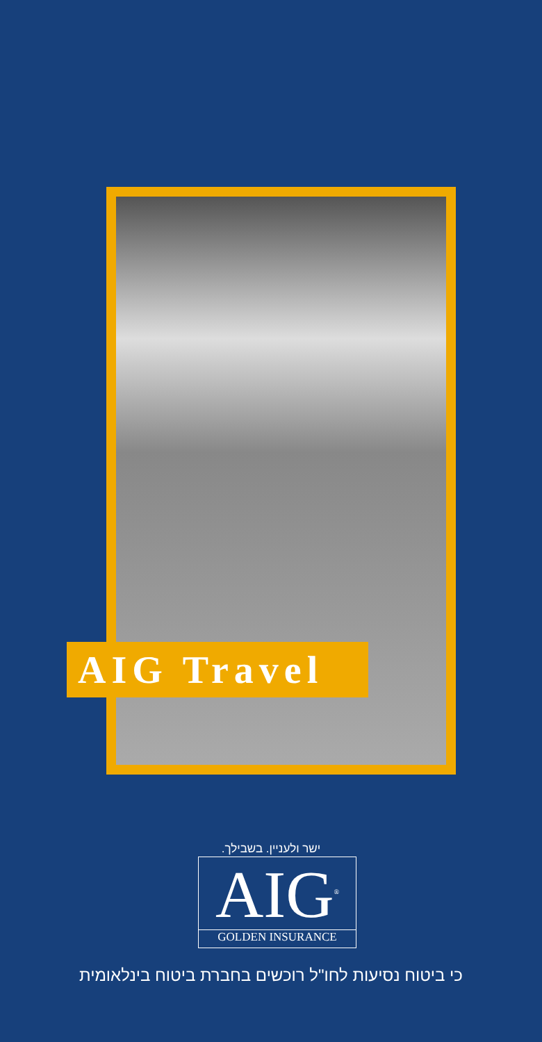AIG Travel
ישר ולעניין. בשבילך.
AIG<sup>®</sup>
GOLDEN INSURANCE
כי ביטוח נסיעות לחו"ל רוכשים בחברת ביטוח בינלאומית